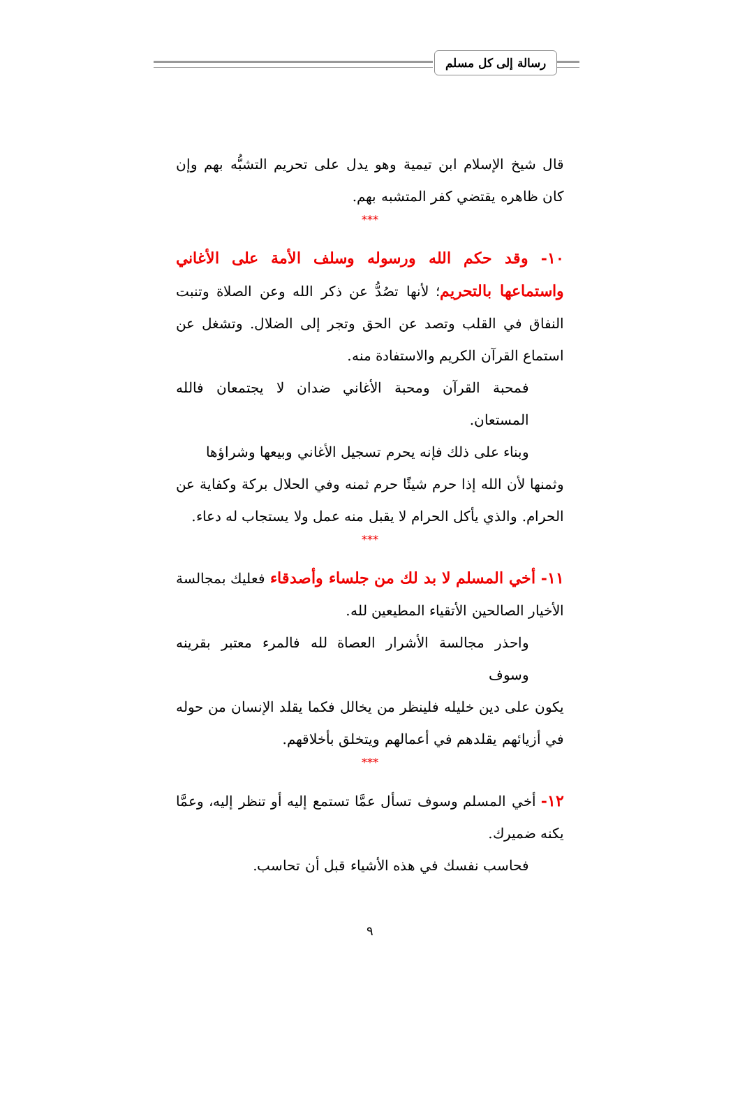رسالة إلى كل مسلم
قال شيخ الإسلام ابن تيمية وهو يدل على تحريم التشبُّه بهم وإن كان ظاهره يقتضي كفر المتشبه بهم.
***
١٠- وقد حكم الله ورسوله وسلف الأمة على الأغاني واستماعها بالتحريم؛ لأنها تصُدُّ عن ذكر الله وعن الصلاة وتنبت النفاق في القلب وتصد عن الحق وتجر إلى الضلال. وتشغل عن استماع القرآن الكريم والاستفادة منه.
فمحبة القرآن ومحبة الأغاني ضدان لا يجتمعان فالله المستعان.
وبناء على ذلك فإنه يحرم تسجيل الأغاني وبيعها وشراؤها
وثمنها لأن الله إذا حرم شيئًا حرم ثمنه وفي الحلال بركة وكفاية عن الحرام. والذي يأكل الحرام لا يقبل منه عمل ولا يستجاب له دعاء.
***
١١- أخي المسلم لا بد لك من جلساء وأصدقاء فعليك بمجالسة الأخيار الصالحين الأتقياء المطيعين لله.
واحذر مجالسة الأشرار العصاة لله فالمرء معتبر بقرينه وسوف
يكون على دين خليله فلينظر من يخالل فكما يقلد الإنسان من حوله في أزيائهم يقلدهم في أعمالهم ويتخلق بأخلاقهم.
***
١٢- أخي المسلم وسوف تسأل عمَّا تستمع إليه أو تنظر إليه، وعمَّا يكنه ضميرك.
فحاسب نفسك في هذه الأشياء قبل أن تحاسب.
٩